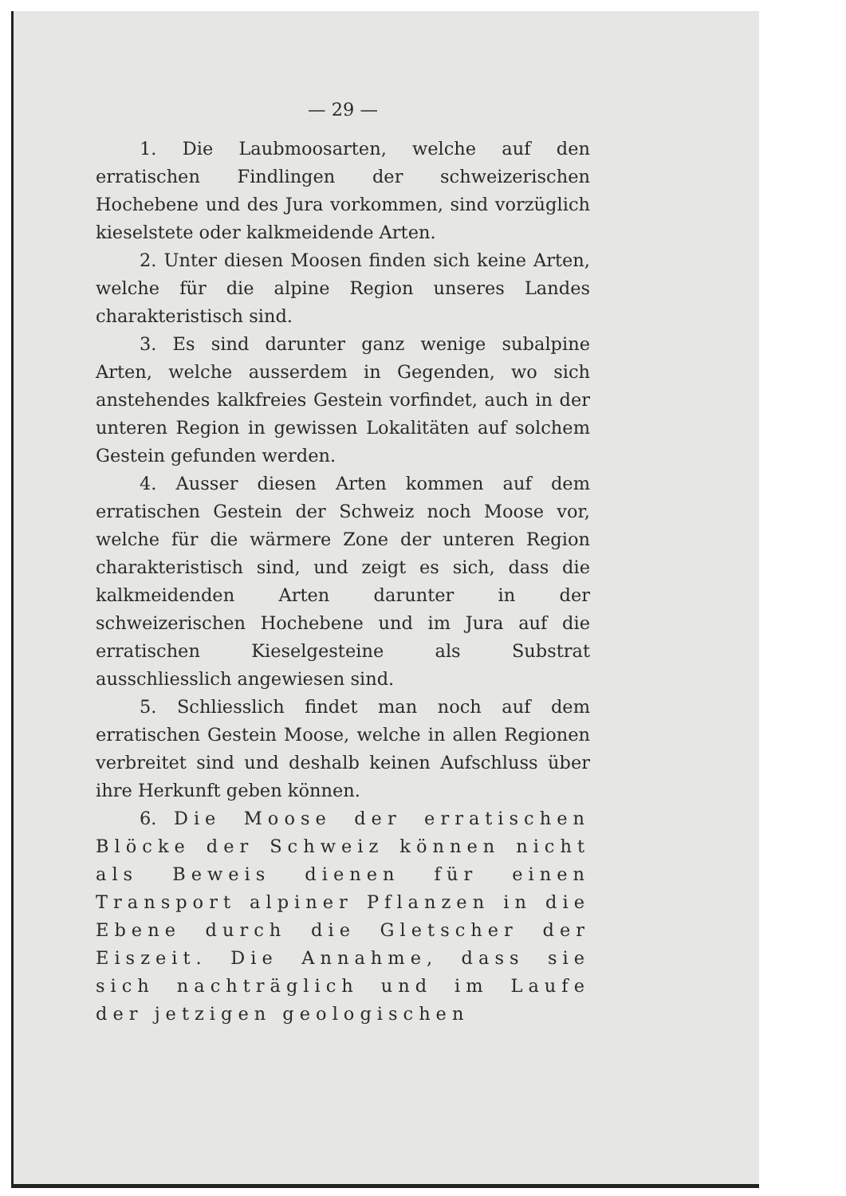— 29 —
1. Die Laubmoosarten, welche auf den erratischen Findlingen der schweizerischen Hochebene und des Jura vorkommen, sind vorzüglich kieselstete oder kalkmeidende Arten.
2. Unter diesen Moosen finden sich keine Arten, welche für die alpine Region unseres Landes charakteristisch sind.
3. Es sind darunter ganz wenige subalpine Arten, welche ausserdem in Gegenden, wo sich anstehendes kalkfreies Gestein vorfindet, auch in der unteren Region in gewissen Lokalitäten auf solchem Gestein gefunden werden.
4. Ausser diesen Arten kommen auf dem erratischen Gestein der Schweiz noch Moose vor, welche für die wärmere Zone der unteren Region charakteristisch sind, und zeigt es sich, dass die kalkmeidenden Arten darunter in der schweizerischen Hochebene und im Jura auf die erratischen Kieselgesteine als Substrat ausschliesslich angewiesen sind.
5. Schliesslich findet man noch auf dem erratischen Gestein Moose, welche in allen Regionen verbreitet sind und deshalb keinen Aufschluss über ihre Herkunft geben können.
6. Die Moose der erratischen Blöcke der Schweiz können nicht als Beweis dienen für einen Transport alpiner Pflanzen in die Ebene durch die Gletscher der Eiszeit. Die Annahme, dass sie sich nachträglich und im Laufe der jetzigen geologischen